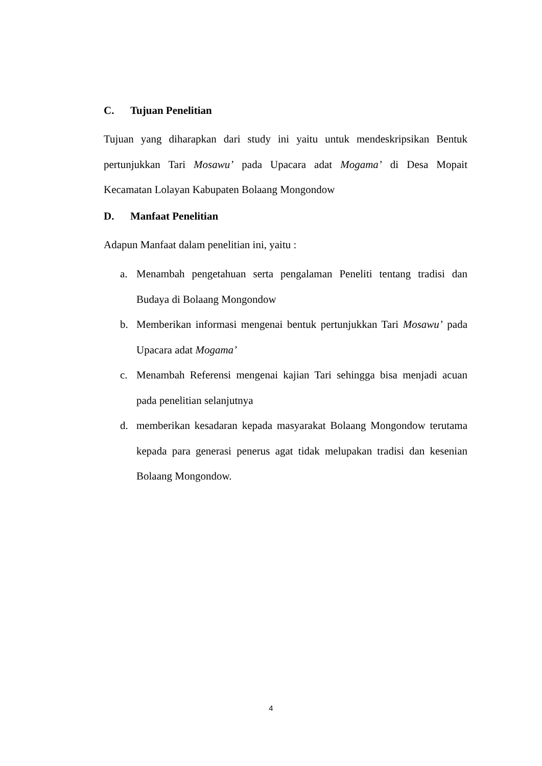C. Tujuan Penelitian
Tujuan yang diharapkan dari study ini yaitu untuk mendeskripsikan Bentuk pertunjukkan Tari Mosawu’ pada Upacara adat Mogama’ di Desa Mopait Kecamatan Lolayan Kabupaten Bolaang Mongondow
D. Manfaat Penelitian
Adapun Manfaat dalam penelitian ini, yaitu :
a. Menambah pengetahuan serta pengalaman Peneliti tentang tradisi dan Budaya di Bolaang Mongondow
b. Memberikan informasi mengenai bentuk pertunjukkan Tari Mosawu’ pada Upacara adat Mogama’
c. Menambah Referensi mengenai kajian Tari sehingga bisa menjadi acuan pada penelitian selanjutnya
d. memberikan kesadaran kepada masyarakat Bolaang Mongondow terutama kepada para generasi penerus agat tidak melupakan tradisi dan kesenian Bolaang Mongondow.
4